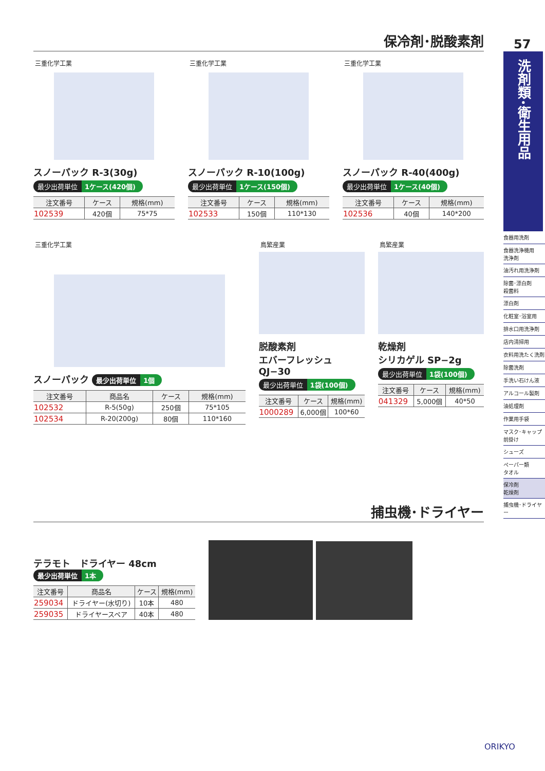保冷剤･脱酸素剤
三重化学工業
スノーパック R-3(30g)
最少出荷単位 1ケース(420個)
| 注文番号 | ケース | 規格(mm) |
| --- | --- | --- |
| 102539 | 420個 | 75*75 |
三重化学工業
スノーパック R-10(100g)
最少出荷単位 1ケース(150個)
| 注文番号 | ケース | 規格(mm) |
| --- | --- | --- |
| 102533 | 150個 | 110*130 |
三重化学工業
スノーパック R-40(400g)
最少出荷単位 1ケース(40個)
| 注文番号 | ケース | 規格(mm) |
| --- | --- | --- |
| 102536 | 40個 | 140*200 |
三重化学工業
スノーパック 最少出荷単位 1個
| 注文番号 | 商品名 | ケース | 規格(mm) |
| --- | --- | --- | --- |
| 102532 | R-5(50g) | 250個 | 75*105 |
| 102534 | R-20(200g) | 80個 | 110*160 |
鳥繁産業
脱酸素剤
エバーフレッシュ QJ−30
最少出荷単位 1袋(100個)
| 注文番号 | ケース | 規格(mm) |
| --- | --- | --- |
| 1000289 | 6,000個 | 100*60 |
鳥繁産業
乾燥剤
シリカゲル SP−2g
最少出荷単位 1袋(100個)
| 注文番号 | ケース | 規格(mm) |
| --- | --- | --- |
| 041329 | 5,000個 | 40*50 |
捕虫機･ドライヤー
テラモト　ドライヤー 48cm 最少出荷単位 1本
| 注文番号 | 商品名 | ケース | 規格(mm) |
| --- | --- | --- | --- |
| 259034 | ドライヤー(水切り) | 10本 | 480 |
| 259035 | ドライヤースペア | 40本 | 480 |
57
洗剤類･衛生用品
食器用洗剤
食器洗浄機用
洗浄剤
油汚れ用洗浄剤
除菌･漂白剤
殺菌料
漂白剤
化粧室･浴室用
排水口用洗浄剤
店内清掃用
衣料用洗たく洗剤
除菌洗剤
手洗い石けん液
アルコール製剤
油処理剤
作業用手袋
マスク･キャップ
前掛け
シューズ
ペーパー類
タオル
保冷剤
乾燥剤
捕虫機･ドライヤー
ORIKYO